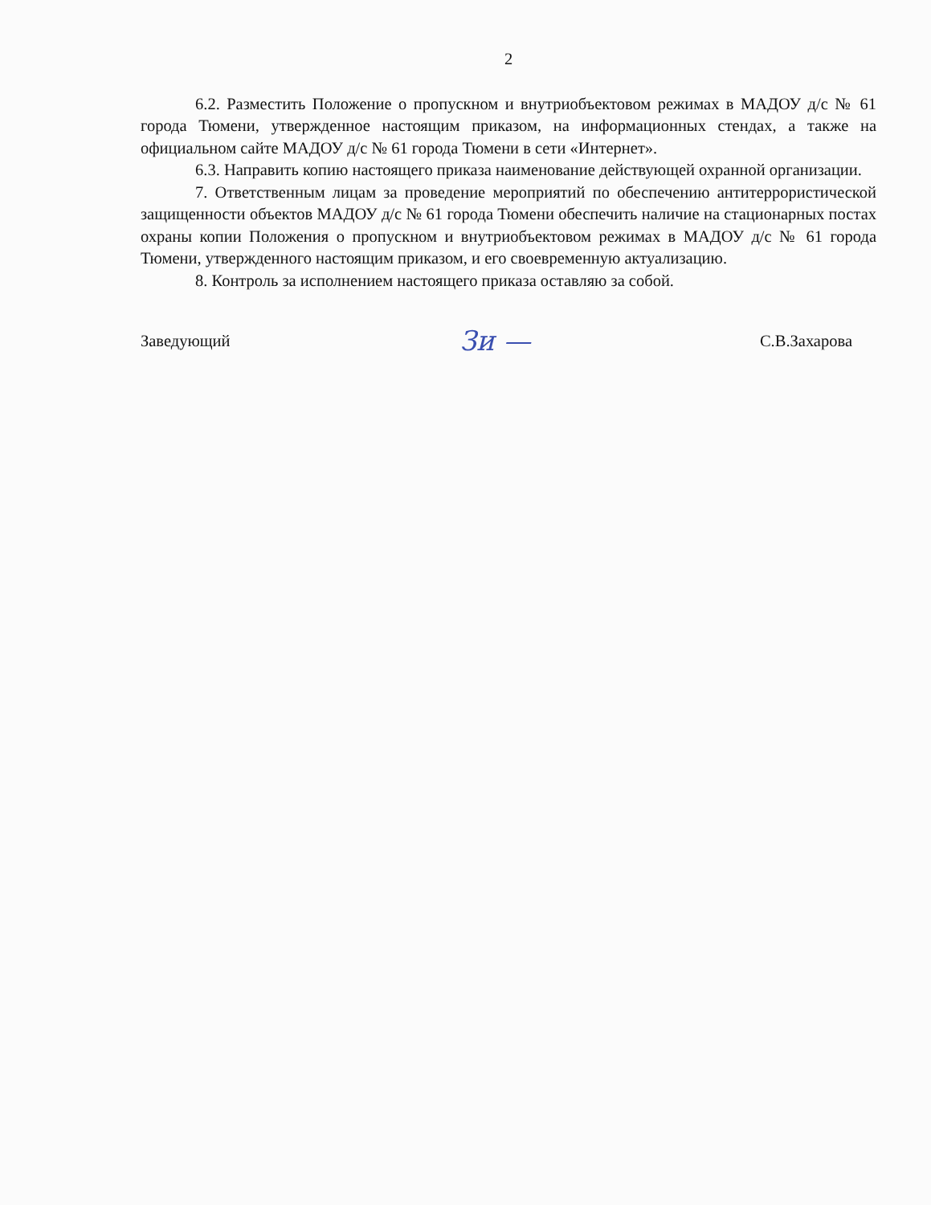2
6.2. Разместить Положение о пропускном и внутриобъектовом режимах в МАДОУ д/с № 61 города Тюмени, утвержденное настоящим приказом, на информационных стендах, а также на официальном сайте МАДОУ д/с № 61 города Тюмени в сети «Интернет».
6.3. Направить копию настоящего приказа наименование действующей охранной организации.
7. Ответственным лицам за проведение мероприятий по обеспечению антитеррористической защищенности объектов МАДОУ д/с № 61 города Тюмени обеспечить наличие на стационарных постах охраны копии Положения о пропускном и внутриобъектовом режимах в МАДОУ д/с № 61 города Тюмени, утвержденного настоящим приказом, и его своевременную актуализацию.
8. Контроль за исполнением настоящего приказа оставляю за собой.
Заведующий Зи — С.В.Захарова